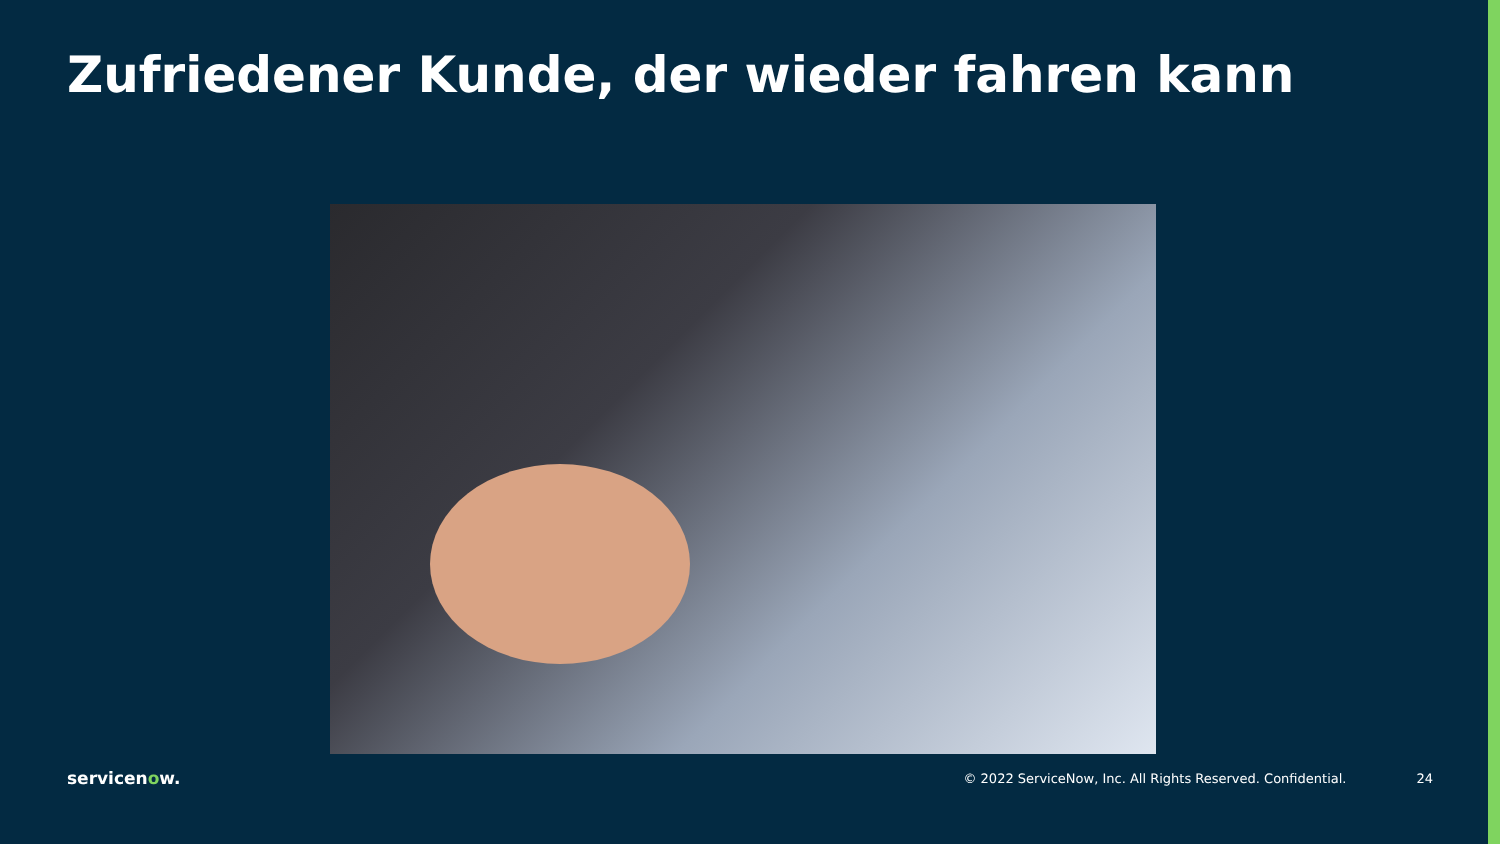Zufriedener Kunde, der wieder fahren kann
servicenow.
© 2022 ServiceNow, Inc. All Rights Reserved. Confidential.
24